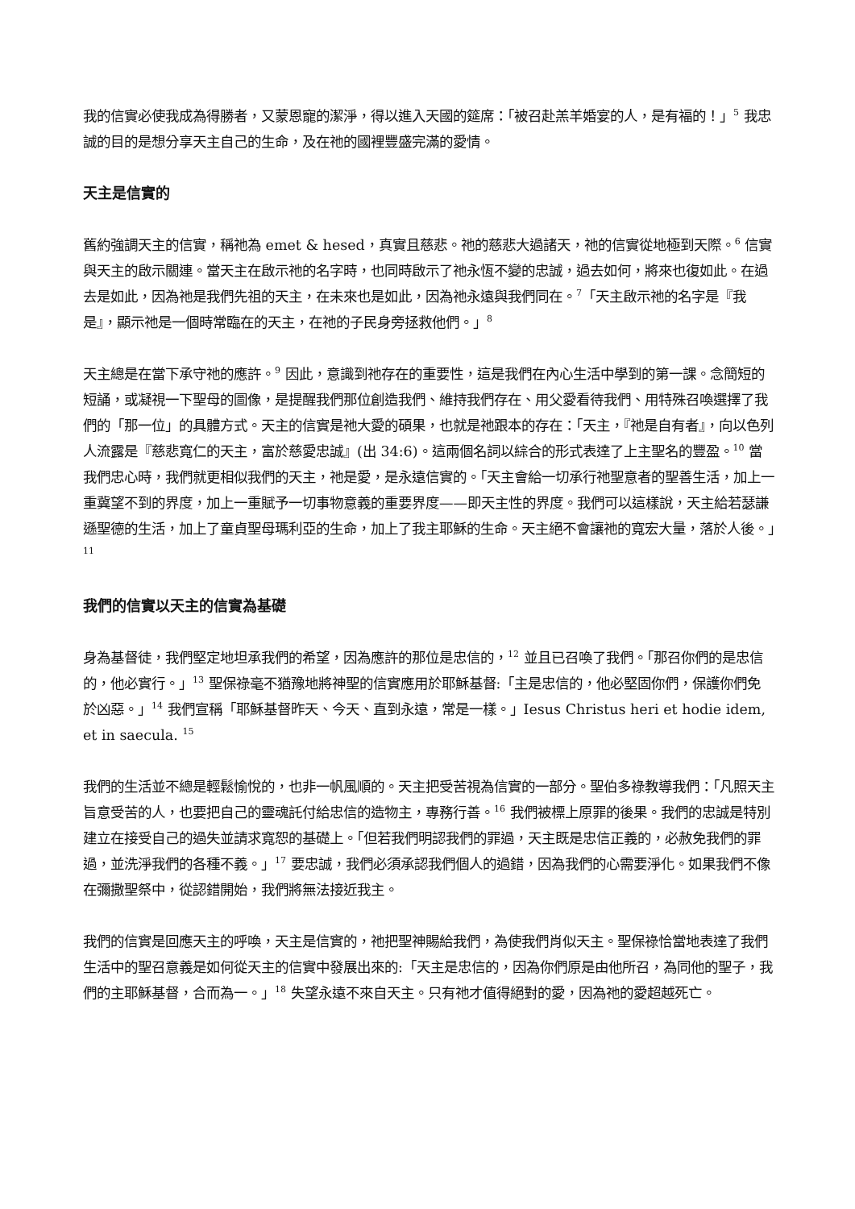我的信實必使我成為得勝者，又蒙恩寵的潔淨，得以進入天國的筵席：「被召赴羔羊婚宴的人，是有福的！」<sup>5</sup> 我忠誠的目的是想分享天主自己的生命，及在祂的國裡豐盛完滿的愛情。
天主是信實的
舊約強調天主的信實，稱祂為 emet & hesed，真實且慈悲。祂的慈悲大過諸天，祂的信實從地極到天際。<sup>6</sup> 信實與天主的啟示關連。當天主在啟示祂的名字時，也同時啟示了祂永恆不變的忠誠，過去如何，將來也復如此。在過去是如此，因為祂是我們先祖的天主，在未來也是如此，因為祂永遠與我們同在。<sup>7</sup>「天主啟示祂的名字是『我是』，顯示祂是一個時常臨在的天主，在祂的子民身旁拯救他們。」<sup>8</sup>
天主總是在當下承守祂的應許。<sup>9</sup> 因此，意識到祂存在的重要性，這是我們在內心生活中學到的第一課。念簡短的短誦，或凝視一下聖母的圖像，是提醒我們那位創造我們、維持我們存在、用父愛看待我們、用特殊召喚選擇了我們的「那一位」的具體方式。天主的信實是祂大愛的碩果，也就是祂跟本的存在：「天主，『祂是自有者』，向以色列人流露是『慈悲寬仁的天主，富於慈愛忠誠』(出 34:6)。這兩個名詞以綜合的形式表達了上主聖名的豐盈。<sup>10</sup> 當我們忠心時，我們就更相似我們的天主，祂是愛，是永遠信實的。「天主會給一切承行祂聖意者的聖善生活，加上一重冀望不到的界度，加上一重賦予一切事物意義的重要界度——即天主性的界度。我們可以這樣說，天主給若瑟謙遜聖德的生活，加上了童貞聖母瑪利亞的生命，加上了我主耶穌的生命。天主絕不會讓祂的寬宏大量，落於人後。」<sup>11</sup>
我們的信實以天主的信實為基礎
身為基督徒，我們堅定地坦承我們的希望，因為應許的那位是忠信的，<sup>12</sup> 並且已召喚了我們。「那召你們的是忠信的，他必實行。」<sup>13</sup> 聖保祿毫不猶豫地將神聖的信實應用於耶穌基督:「主是忠信的，他必堅固你們，保護你們免於凶惡。」<sup>14</sup> 我們宣稱「耶穌基督昨天、今天、直到永遠，常是一樣。」Iesus Christus heri et hodie idem, et in saecula. <sup>15</sup>
我們的生活並不總是輕鬆愉悅的，也非一帆風順的。天主把受苦視為信實的一部分。聖伯多祿教導我們：「凡照天主旨意受苦的人，也要把自己的靈魂託付給忠信的造物主，專務行善。<sup>16</sup> 我們被標上原罪的後果。我們的忠誠是特別建立在接受自己的過失並請求寬恕的基礎上。「但若我們明認我們的罪過，天主既是忠信正義的，必赦免我們的罪過，並洗淨我們的各種不義。」<sup>17</sup> 要忠誠，我們必須承認我們個人的過錯，因為我們的心需要淨化。如果我們不像在彌撒聖祭中，從認錯開始，我們將無法接近我主。
我們的信實是回應天主的呼喚，天主是信實的，祂把聖神賜給我們，為使我們肖似天主。聖保祿恰當地表達了我們生活中的聖召意義是如何從天主的信實中發展出來的:「天主是忠信的，因為你們原是由他所召，為同他的聖子，我們的主耶穌基督，合而為一。」<sup>18</sup> 失望永遠不來自天主。只有祂才值得絕對的愛，因為祂的愛超越死亡。